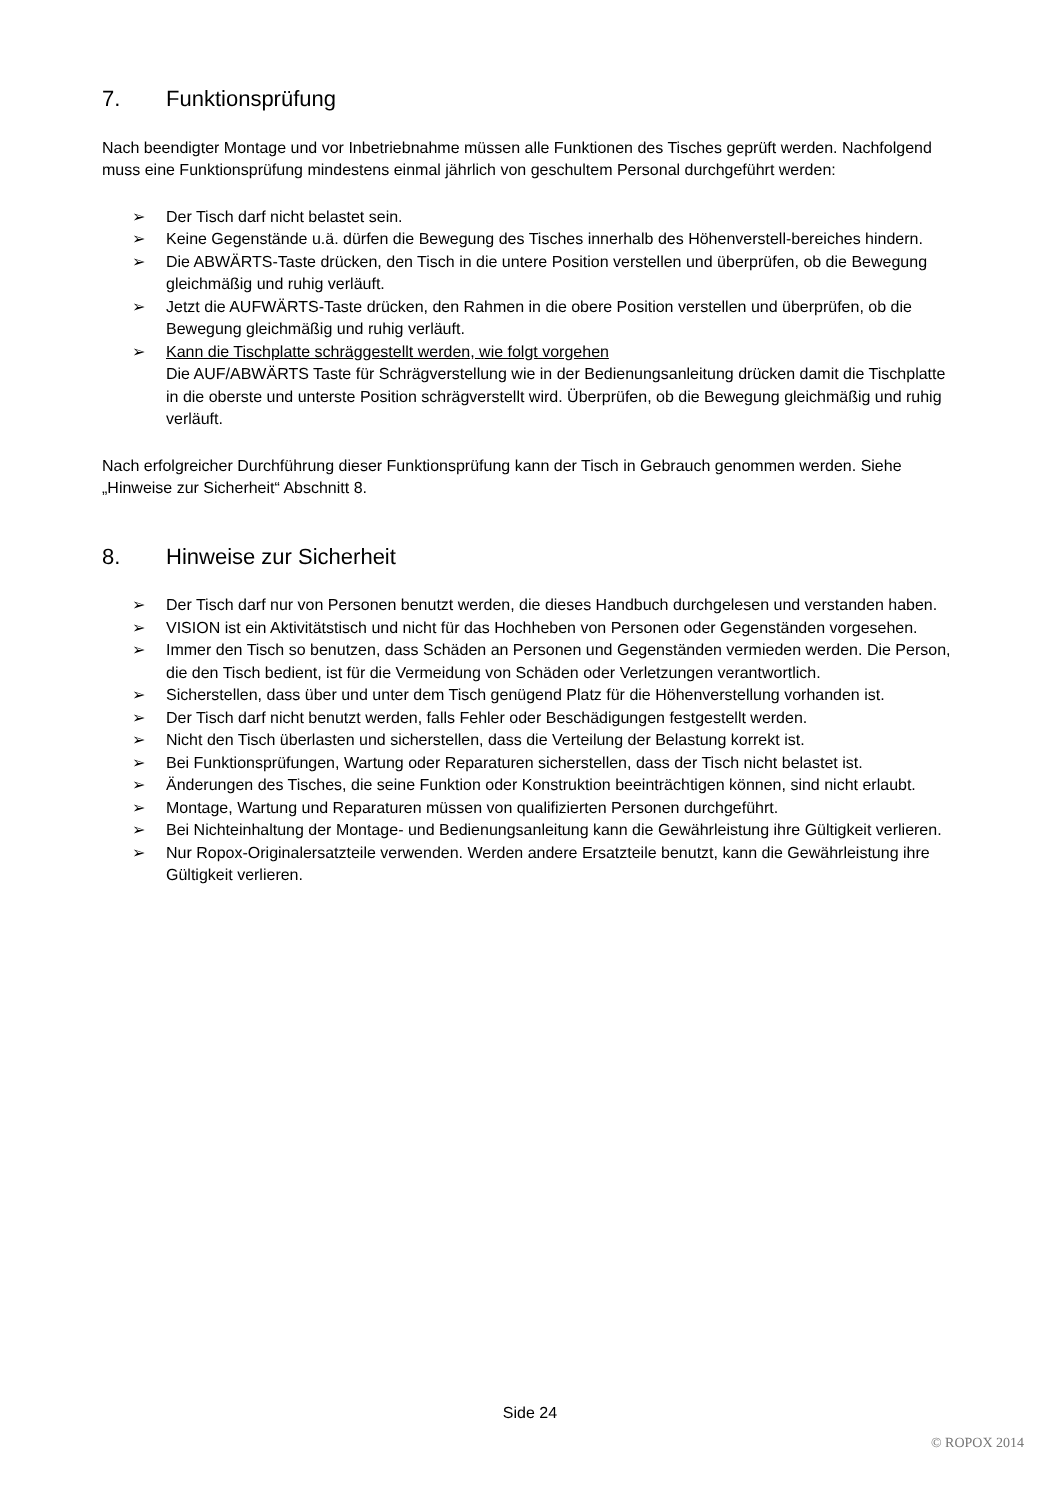7. Funktionsprüfung
Nach beendigter Montage und vor Inbetriebnahme müssen alle Funktionen des Tisches geprüft werden. Nachfolgend muss eine Funktionsprüfung mindestens einmal jährlich von geschultem Personal durchgeführt werden:
➢ Der Tisch darf nicht belastet sein.
➢ Keine Gegenstände u.ä. dürfen die Bewegung des Tisches innerhalb des Höhenverstell-bereiches hindern.
➢ Die ABWÄRTS-Taste drücken, den Tisch in die untere Position verstellen und überprüfen, ob die Bewegung gleichmäßig und ruhig verläuft.
➢ Jetzt die AUFWÄRTS-Taste drücken, den Rahmen in die obere Position verstellen und überprüfen, ob die Bewegung gleichmäßig und ruhig verläuft.
➢ Kann die Tischplatte schräggestellt werden, wie folgt vorgehen
Die AUF/ABWÄRTS Taste für Schrägverstellung wie in der Bedienungsanleitung drücken damit die Tischplatte in die oberste und unterste Position schrägverstellt wird. Überprüfen, ob die Bewegung gleichmäßig und ruhig verläuft.
Nach erfolgreicher Durchführung dieser Funktionsprüfung kann der Tisch in Gebrauch genommen werden. Siehe „Hinweise zur Sicherheit“ Abschnitt 8.
8. Hinweise zur Sicherheit
➢ Der Tisch darf nur von Personen benutzt werden, die dieses Handbuch durchgelesen und verstanden haben.
➢ VISION ist ein Aktivitätstisch und nicht für das Hochheben von Personen oder Gegenständen vorgesehen.
➢ Immer den Tisch so benutzen, dass Schäden an Personen und Gegenständen vermieden werden. Die Person, die den Tisch bedient, ist für die Vermeidung von Schäden oder Verletzungen verantwortlich.
➢ Sicherstellen, dass über und unter dem Tisch genügend Platz für die Höhenverstellung vorhanden ist.
➢ Der Tisch darf nicht benutzt werden, falls Fehler oder Beschädigungen festgestellt werden.
➢ Nicht den Tisch überlasten und sicherstellen, dass die Verteilung der Belastung korrekt ist.
➢ Bei Funktionsprüfungen, Wartung oder Reparaturen sicherstellen, dass der Tisch nicht belastet ist.
➢ Änderungen des Tisches, die seine Funktion oder Konstruktion beeinträchtigen können, sind nicht erlaubt.
➢ Montage, Wartung und Reparaturen müssen von qualifizierten Personen durchgeführt.
➢ Bei Nichteinhaltung der Montage- und Bedienungsanleitung kann die Gewährleistung ihre Gültigkeit verlieren.
➢ Nur Ropox-Originalersatzteile verwenden. Werden andere Ersatzteile benutzt, kann die Gewährleistung ihre Gültigkeit verlieren.
Side 24
© ROPOX 2014